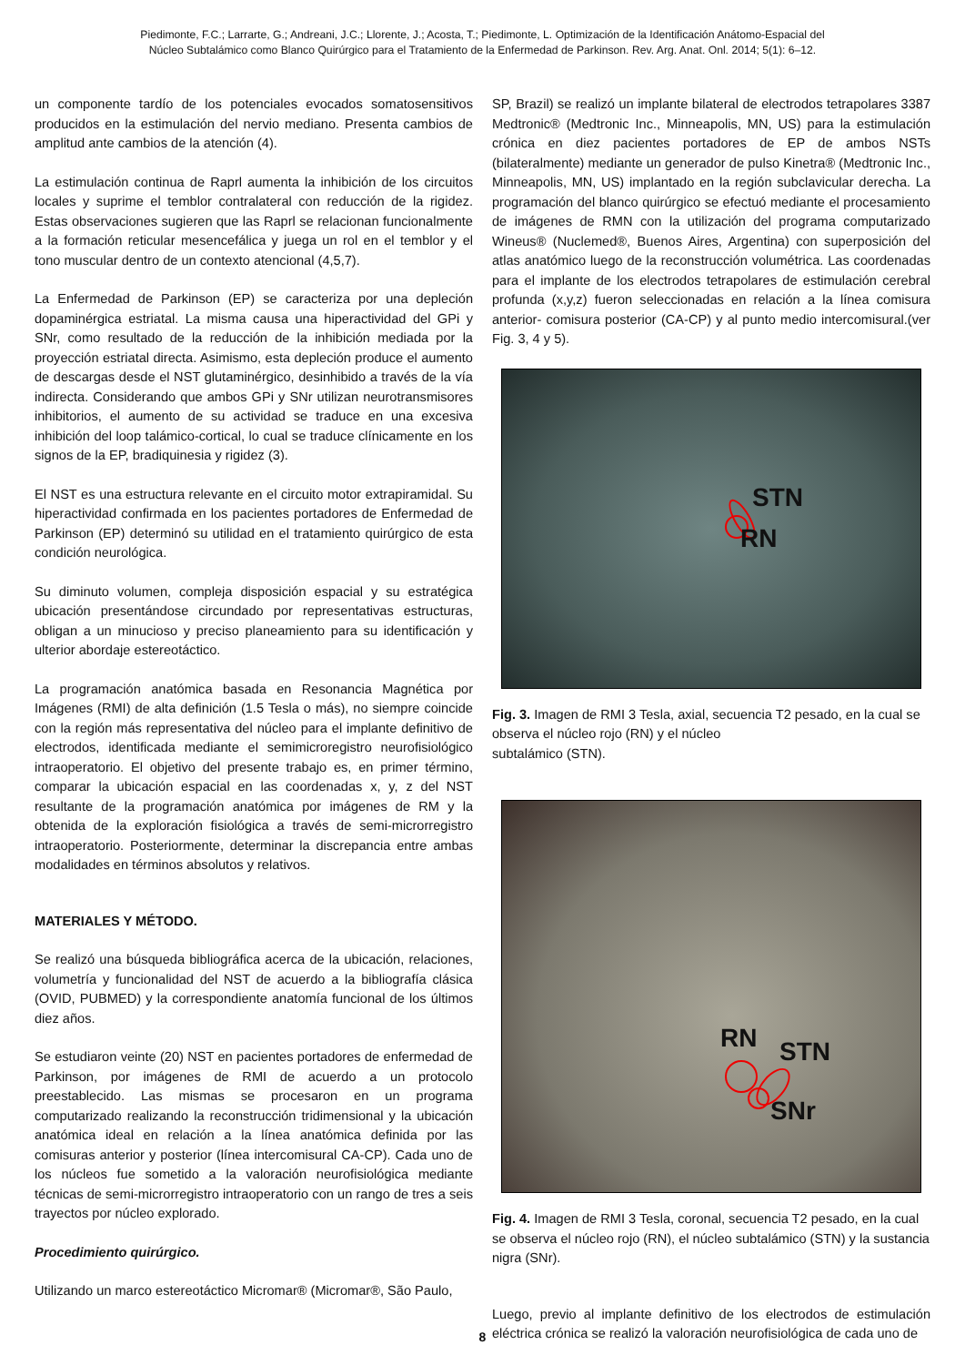Piedimonte, F.C.; Larrarte, G.; Andreani, J.C.; Llorente, J.; Acosta, T.; Piedimonte, L. Optimización de la Identificación Anátomo-Espacial del
Núcleo Subtalámico como Blanco Quirúrgico para el Tratamiento de la Enfermedad de Parkinson. Rev. Arg. Anat. Onl. 2014; 5(1): 6–12.
un componente tardío de los potenciales evocados somatosensitivos producidos en la estimulación del nervio mediano. Presenta cambios de amplitud ante cambios de la atención (4).
La estimulación continua de Raprl aumenta la inhibición de los circuitos locales y suprime el temblor contralateral con reducción de la rigidez. Estas observaciones sugieren que las Raprl se relacionan funcionalmente a la formación reticular mesencefálica y juega un rol en el temblor y el tono muscular dentro de un contexto atencional (4,5,7).
La Enfermedad de Parkinson (EP) se caracteriza por una depleción dopaminérgica estriatal. La misma causa una hiperactividad del GPi y SNr, como resultado de la reducción de la inhibición mediada por la proyección estriatal directa. Asimismo, esta depleción produce el aumento de descargas desde el NST glutaminérgico, desinhibido a través de la vía indirecta. Considerando que ambos GPi y SNr utilizan neurotransmisores inhibitorios, el aumento de su actividad se traduce en una excesiva inhibición del loop talámico-cortical, lo cual se traduce clínicamente en los signos de la EP, bradiquinesia y rigidez (3).
El NST es una estructura relevante en el circuito motor extrapiramidal. Su hiperactividad confirmada en los pacientes portadores de Enfermedad de Parkinson (EP) determinó su utilidad en el tratamiento quirúrgico de esta condición neurológica.
Su diminuto volumen, compleja disposición espacial y su estratégica ubicación presentándose circundado por representativas estructuras, obligan a un minucioso y preciso planeamiento para su identificación y ulterior abordaje estereotáctico.
La programación anatómica basada en Resonancia Magnética por Imágenes (RMI) de alta definición (1.5 Tesla o más), no siempre coincide con la región más representativa del núcleo para el implante definitivo de electrodos, identificada mediante el semimicroregistro neurofisiológico intraoperatorio. El objetivo del presente trabajo es, en primer término, comparar la ubicación espacial en las coordenadas x, y, z del NST resultante de la programación anatómica por imágenes de RM y la obtenida de la exploración fisiológica a través de semi-microrregistro intraoperatorio. Posteriormente, determinar la discrepancia entre ambas modalidades en términos absolutos y relativos.
MATERIALES Y MÉTODO.
Se realizó una búsqueda bibliográfica acerca de la ubicación, relaciones, volumetría y funcionalidad del NST de acuerdo a la bibliografía clásica (OVID, PUBMED) y la correspondiente anatomía funcional de los últimos diez años.
Se estudiaron veinte (20) NST en pacientes portadores de enfermedad de Parkinson, por imágenes de RMI de acuerdo a un protocolo preestablecido. Las mismas se procesaron en un programa computarizado realizando la reconstrucción tridimensional y la ubicación anatómica ideal en relación a la línea anatómica definida por las comisuras anterior y posterior (línea intercomisural CA-CP). Cada uno de los núcleos fue sometido a la valoración neurofisiológica mediante técnicas de semi-microrregistro intraoperatorio con un rango de tres a seis trayectos por núcleo explorado.
Procedimiento quirúrgico.
Utilizando un marco estereotáctico Micromar® (Micromar®, São Paulo,
SP, Brazil) se realizó un implante bilateral de electrodos tetrapolares 3387 Medtronic® (Medtronic Inc., Minneapolis, MN, US) para la estimulación crónica en diez pacientes portadores de EP de ambos NSTs (bilateralmente) mediante un generador de pulso Kinetra® (Medtronic Inc., Minneapolis, MN, US) implantado en la región subclavicular derecha. La programación del blanco quirúrgico se efectuó mediante el procesamiento de imágenes de RMN con la utilización del programa computarizado Wineus® (Nuclemed®, Buenos Aires, Argentina) con superposición del atlas anatómico luego de la reconstrucción volumétrica. Las coordenadas para el implante de los electrodos tetrapolares de estimulación cerebral profunda (x,y,z) fueron seleccionadas en relación a la línea comisura anterior- comisura posterior (CA-CP) y al punto medio intercomisural.(ver Fig. 3, 4 y 5).
STN
RN
Fig. 3. Imagen de RMI 3 Tesla, axial, secuencia T2 pesado, en la cual se observa el núcleo rojo (RN) y el núcleo
subtalámico (STN).
RN STN
SNr
Fig. 4. Imagen de RMI 3 Tesla, coronal, secuencia T2 pesado, en la cual se observa el núcleo rojo (RN), el núcleo subtalámico (STN) y la sustancia nigra (SNr).
Luego, previo al implante definitivo de los electrodos de estimulación eléctrica crónica se realizó la valoración neurofisiológica de cada uno de
8